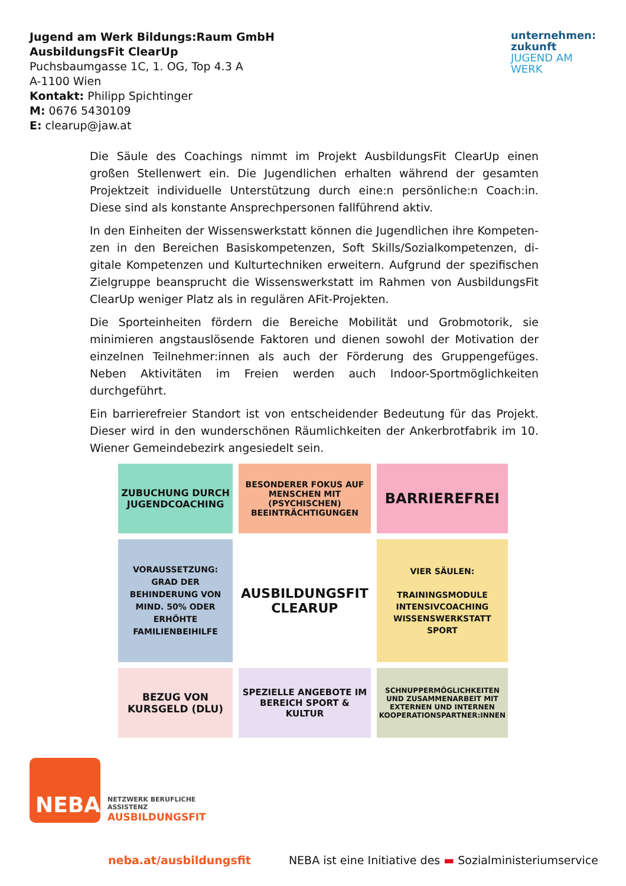Jugend am Werk Bildungs:Raum GmbH
AusbildungsFit ClearUp
Puchsbaumgasse 1C, 1. OG, Top 4.3 A
A-1100 Wien
Kontakt: Philipp Spichtinger
M: 0676 5430109
E: clearup@jaw.at
unternehmen:
zukunft
JUGEND AM WERK
Die Säule des Coachings nimmt im Projekt AusbildungsFit ClearUp einen großen Stellenwert ein. Die Jugendlichen erhalten während der gesamten Projektzeit individuelle Unterstützung durch eine:n persönliche:n Coach:in. Diese sind als konstante Ansprechpersonen fallführend aktiv.
In den Einheiten der Wissenswerkstatt können die Jugendlichen ihre Kompeten-zen in den Bereichen Basiskompetenzen, Soft Skills/Sozialkompetenzen, di-gitale Kompetenzen und Kulturtechniken erweitern. Aufgrund der spezifischen Zielgruppe beansprucht die Wissenswerkstatt im Rahmen von AusbildungsFit ClearUp weniger Platz als in regulären AFit-Projekten.
Die Sporteinheiten fördern die Bereiche Mobilität und Grobmotorik, sie minimieren angstauslösende Faktoren und dienen sowohl der Motivation der einzelnen Teilnehmer:innen als auch der Förderung des Gruppengefüges. Neben Aktivitäten im Freien werden auch Indoor-Sportmöglichkeiten durchgeführt.
Ein barrierefreier Standort ist von entscheidender Bedeutung für das Projekt. Dieser wird in den wunderschönen Räumlichkeiten der Ankerbrotfabrik im 10. Wiener Gemeindebezirk angesiedelt sein.
ZUBUCHUNG DURCH JUGENDCOACHING
BESONDERER FOKUS AUF MENSCHEN MIT (PSYCHISCHEN) BEEINTRÄCHTIGUNGEN
BARRIEREFREI
VORAUSSETZUNG: GRAD DER BEHINDERUNG VON MIND. 50% ODER ERHÖHTE FAMILIENBEIHILFE
AUSBILDUNGSFIT CLEARUP
VIER SÄULEN:
TRAININGSMODULE
INTENSIVCOACHING
WISSENSWERKSTATT
SPORT
BEZUG VON KURSGELD (DLU)
SPEZIELLE ANGEBOTE IM BEREICH SPORT & KULTUR
SCHNUPPERMÖGLICHKEITEN UND ZUSAMMENARBEIT MIT EXTERNEN UND INTERNEN KOOPERATIONSPARTNER:INNEN
NEBA
NETZWERK BERUFLICHE
ASSISTENZ
AUSBILDUNGSFIT
neba.at/ausbildungsfit NEBA ist eine Initiative des ▬ Sozialministeriumservice